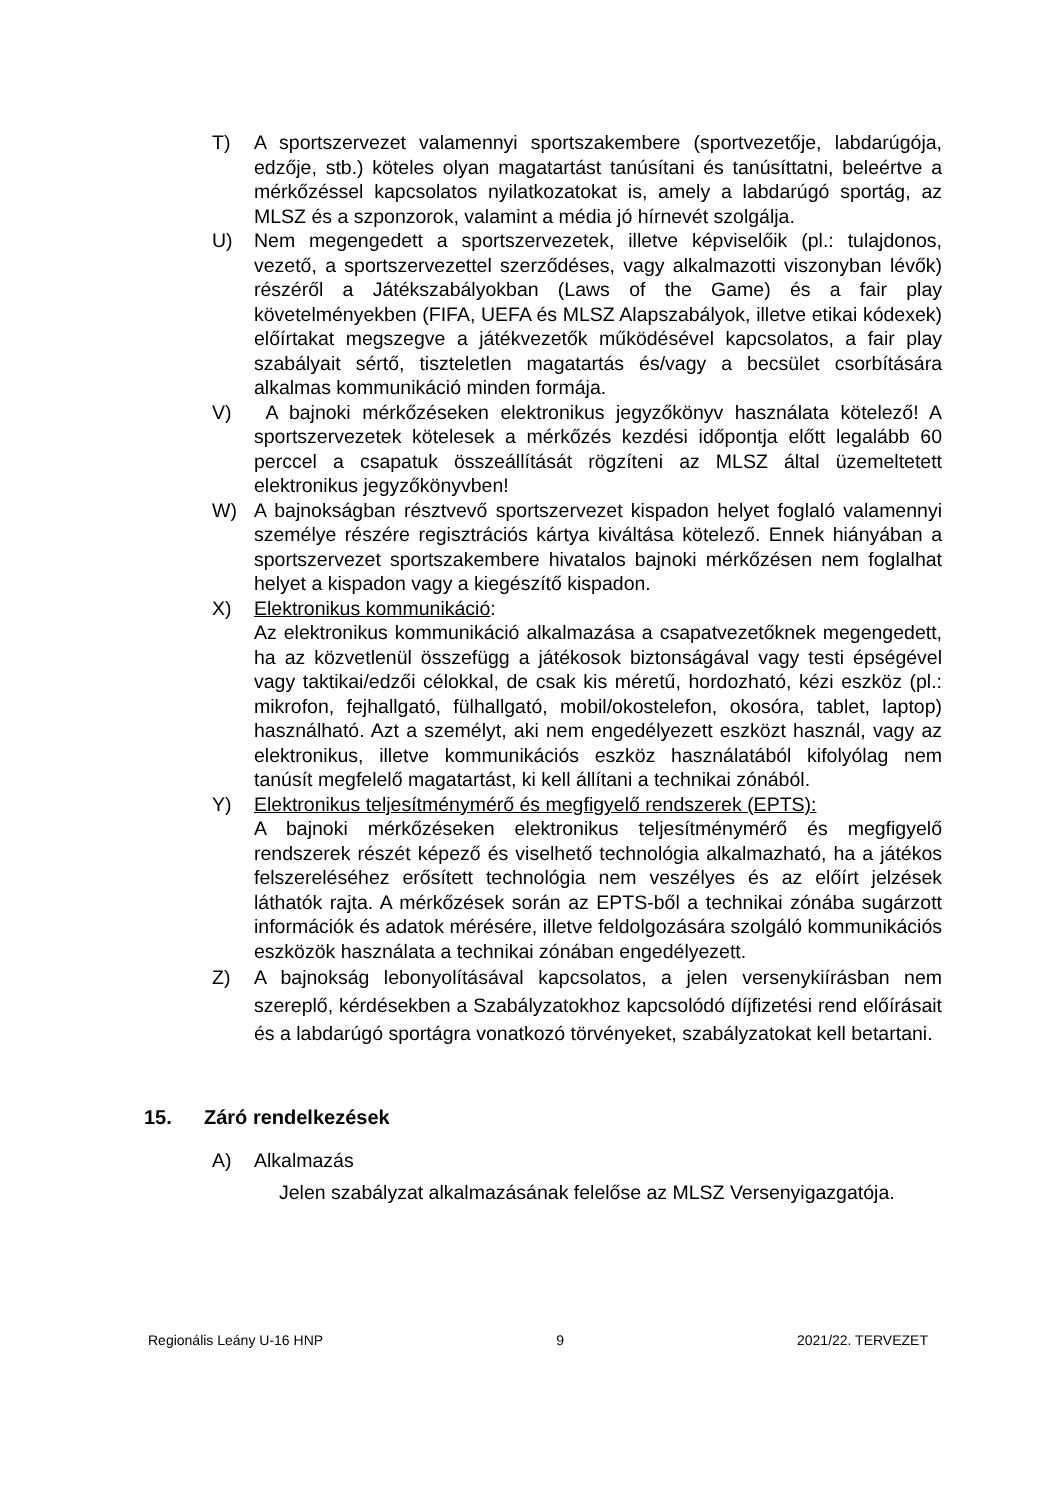T) A sportszervezet valamennyi sportszakembere (sportvezetője, labdarúgója, edzője, stb.) köteles olyan magatartást tanúsítani és tanúsíttatni, beleértve a mérkőzéssel kapcsolatos nyilatkozatokat is, amely a labdarúgó sportág, az MLSZ és a szponzorok, valamint a média jó hírnevét szolgálja.
U) Nem megengedett a sportszervezetek, illetve képviselőik (pl.: tulajdonos, vezető, a sportszervezettel szerződéses, vagy alkalmazotti viszonyban lévők) részéről a Játékszabályokban (Laws of the Game) és a fair play követelményekben (FIFA, UEFA és MLSZ Alapszabályok, illetve etikai kódexek) előírtakat megszegve a játékvezetők működésével kapcsolatos, a fair play szabályait sértő, tiszteletlen magatartás és/vagy a becsület csorbítására alkalmas kommunikáció minden formája.
V) A bajnoki mérkőzéseken elektronikus jegyzőkönyv használata kötelező! A sportszervezetek kötelesek a mérkőzés kezdési időpontja előtt legalább 60 perccel a csapatuk összeállítását rögzíteni az MLSZ által üzemeltetett elektronikus jegyzőkönyvben!
W) A bajnokságban résztvevő sportszervezet kispadon helyet foglaló valamennyi személye részére regisztrációs kártya kiváltása kötelező. Ennek hiányában a sportszervezet sportszakembere hivatalos bajnoki mérkőzésen nem foglalhat helyet a kispadon vagy a kiegészítő kispadon.
X) Elektronikus kommunikáció:
Az elektronikus kommunikáció alkalmazása a csapatvezetőknek megengedett, ha az közvetlenül összefügg a játékosok biztonságával vagy testi épségével vagy taktikai/edzői célokkal, de csak kis méretű, hordozható, kézi eszköz (pl.: mikrofon, fejhallgató, fülhallgató, mobil/okostelefon, okosóra, tablet, laptop) használható. Azt a személyt, aki nem engedélyezett eszközt használ, vagy az elektronikus, illetve kommunikációs eszköz használatából kifolyólag nem tanúsít megfelelő magatartást, ki kell állítani a technikai zónából.
Y) Elektronikus teljesítménymérő és megfigyelő rendszerek (EPTS):
A bajnoki mérkőzéseken elektronikus teljesítménymérő és megfigyelő rendszerek részét képező és viselhető technológia alkalmazható, ha a játékos felszereléséhez erősített technológia nem veszélyes és az előírt jelzések láthatók rajta. A mérkőzések során az EPTS-ből a technikai zónába sugárzott információk és adatok mérésére, illetve feldolgozására szolgáló kommunikációs eszközök használata a technikai zónában engedélyezett.
Z) A bajnokság lebonyolításával kapcsolatos, a jelen versenykiírásban nem szereplő, kérdésekben a Szabályzatokhoz kapcsolódó díjfizetési rend előírásait és a labdarúgó sportágra vonatkozó törvényeket, szabályzatokat kell betartani.
15. Záró rendelkezések
A) Alkalmazás
Jelen szabályzat alkalmazásának felelőse az MLSZ Versenyigazgatója.
Regionális Leány U-16 HNP 9 2021/22. TERVEZET